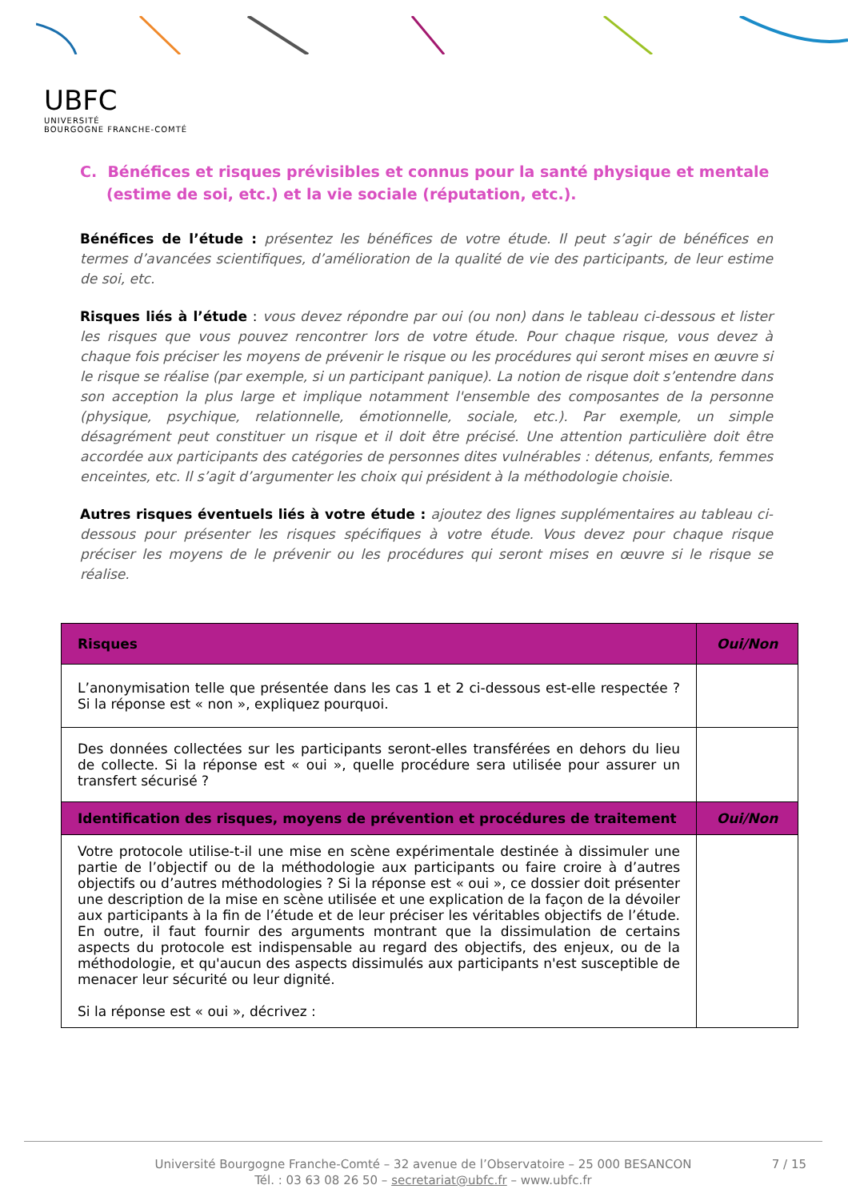UBFC
UNIVERSITÉ
BOURGOGNE FRANCHE-COMTÉ
C. Bénéfices et risques prévisibles et connus pour la santé physique et mentale (estime de soi, etc.) et la vie sociale (réputation, etc.).
Bénéfices de l’étude : présentez les bénéfices de votre étude. Il peut s’agir de bénéfices en termes d’avancées scientifiques, d’amélioration de la qualité de vie des participants, de leur estime de soi, etc.
Risques liés à l’étude : vous devez répondre par oui (ou non) dans le tableau ci-dessous et lister les risques que vous pouvez rencontrer lors de votre étude. Pour chaque risque, vous devez à chaque fois préciser les moyens de prévenir le risque ou les procédures qui seront mises en œuvre si le risque se réalise (par exemple, si un participant panique). La notion de risque doit s’entendre dans son acception la plus large et implique notamment l'ensemble des composantes de la personne (physique, psychique, relationnelle, émotionnelle, sociale, etc.). Par exemple, un simple désagrément peut constituer un risque et il doit être précisé. Une attention particulière doit être accordée aux participants des catégories de personnes dites vulnérables : détenus, enfants, femmes enceintes, etc. Il s’agit d’argumenter les choix qui président à la méthodologie choisie.
Autres risques éventuels liés à votre étude : ajoutez des lignes supplémentaires au tableau ci-dessous pour présenter les risques spécifiques à votre étude. Vous devez pour chaque risque préciser les moyens de le prévenir ou les procédures qui seront mises en œuvre si le risque se réalise.
| Risques | Oui/Non |
| --- | --- |
| L’anonymisation telle que présentée dans les cas 1 et 2 ci-dessous est-elle respectée ? Si la réponse est « non », expliquez pourquoi. | |
| Des données collectées sur les participants seront-elles transférées en dehors du lieu de collecte. Si la réponse est « oui », quelle procédure sera utilisée pour assurer un transfert sécurisé ? | |
| Identification des risques, moyens de prévention et procédures de traitement | Oui/Non |
| Votre protocole utilise-t-il une mise en scène expérimentale destinée à dissimuler une partie de l’objectif ou de la méthodologie aux participants ou faire croire à d’autres objectifs ou d’autres méthodologies ? Si la réponse est « oui », ce dossier doit présenter une description de la mise en scène utilisée et une explication de la façon de la dévoiler aux participants à la fin de l’étude et de leur préciser les véritables objectifs de l’étude. En outre, il faut fournir des arguments montrant que la dissimulation de certains aspects du protocole est indispensable au regard des objectifs, des enjeux, ou de la méthodologie, et qu'aucun des aspects dissimulés aux participants n'est susceptible de menacer leur sécurité ou leur dignité. Si la réponse est « oui », décrivez : | |
Université Bourgogne Franche-Comté – 32 avenue de l’Observatoire – 25 000 BESANCON
Tél. : 03 63 08 26 50 – secretariat@ubfc.fr – www.ubfc.fr
7 / 15